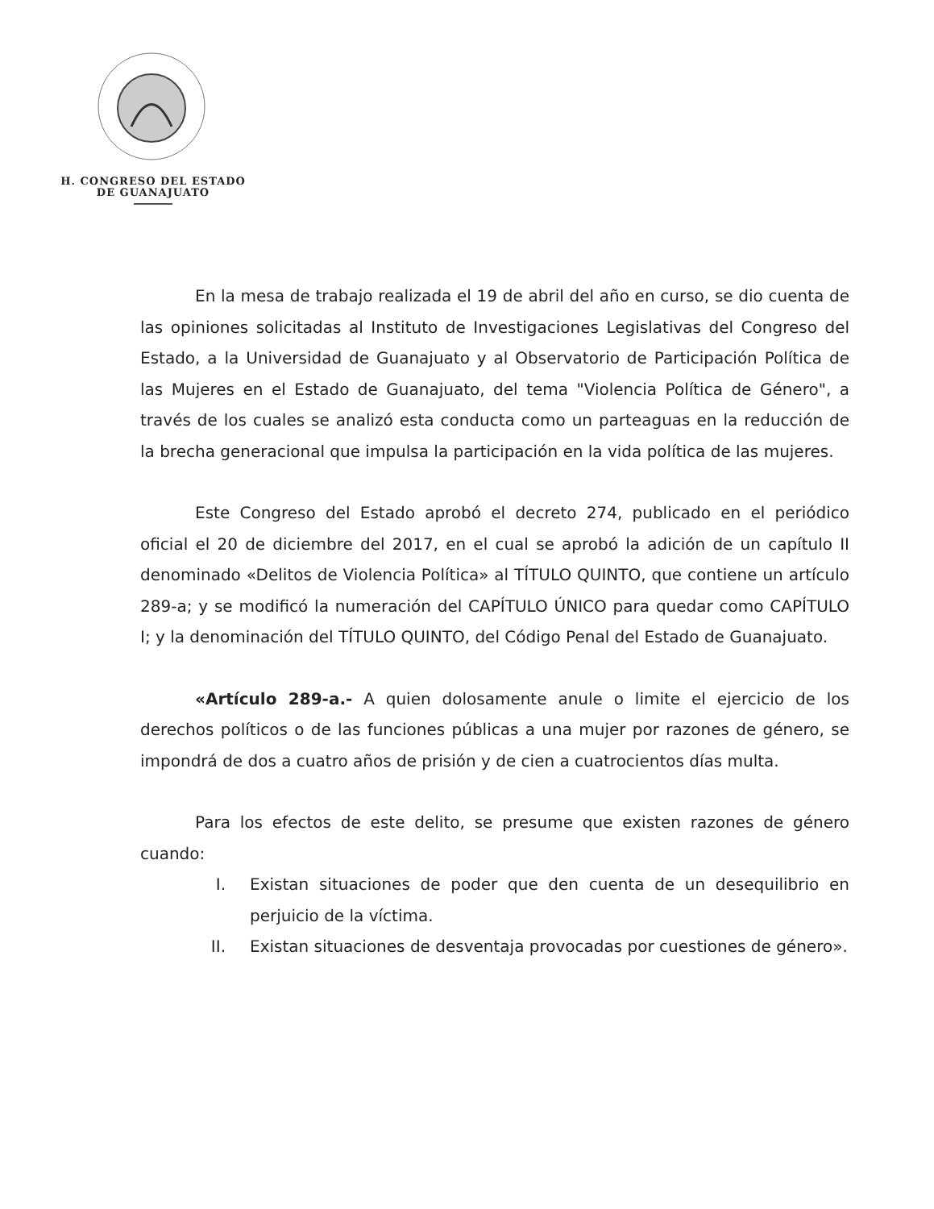H. CONGRESO DEL ESTADO
DE GUANAJUATO
En la mesa de trabajo realizada el 19 de abril del año en curso, se dio cuenta de las opiniones solicitadas al Instituto de Investigaciones Legislativas del Congreso del Estado, a la Universidad de Guanajuato y al Observatorio de Participación Política de las Mujeres en el Estado de Guanajuato, del tema "Violencia Política de Género", a través de los cuales se analizó esta conducta como un parteaguas en la reducción de la brecha generacional que impulsa la participación en la vida política de las mujeres.
Este Congreso del Estado aprobó el decreto 274, publicado en el periódico oficial el 20 de diciembre del 2017, en el cual se aprobó la adición de un capítulo II denominado «Delitos de Violencia Política» al TÍTULO QUINTO, que contiene un artículo 289-a; y se modificó la numeración del CAPÍTULO ÚNICO para quedar como CAPÍTULO I; y la denominación del TÍTULO QUINTO, del Código Penal del Estado de Guanajuato.
«Artículo 289-a.- A quien dolosamente anule o limite el ejercicio de los derechos políticos o de las funciones públicas a una mujer por razones de género, se impondrá de dos a cuatro años de prisión y de cien a cuatrocientos días multa.
Para los efectos de este delito, se presume que existen razones de género cuando:
I. Existan situaciones de poder que den cuenta de un desequilibrio en perjuicio de la víctima.
II. Existan situaciones de desventaja provocadas por cuestiones de género».